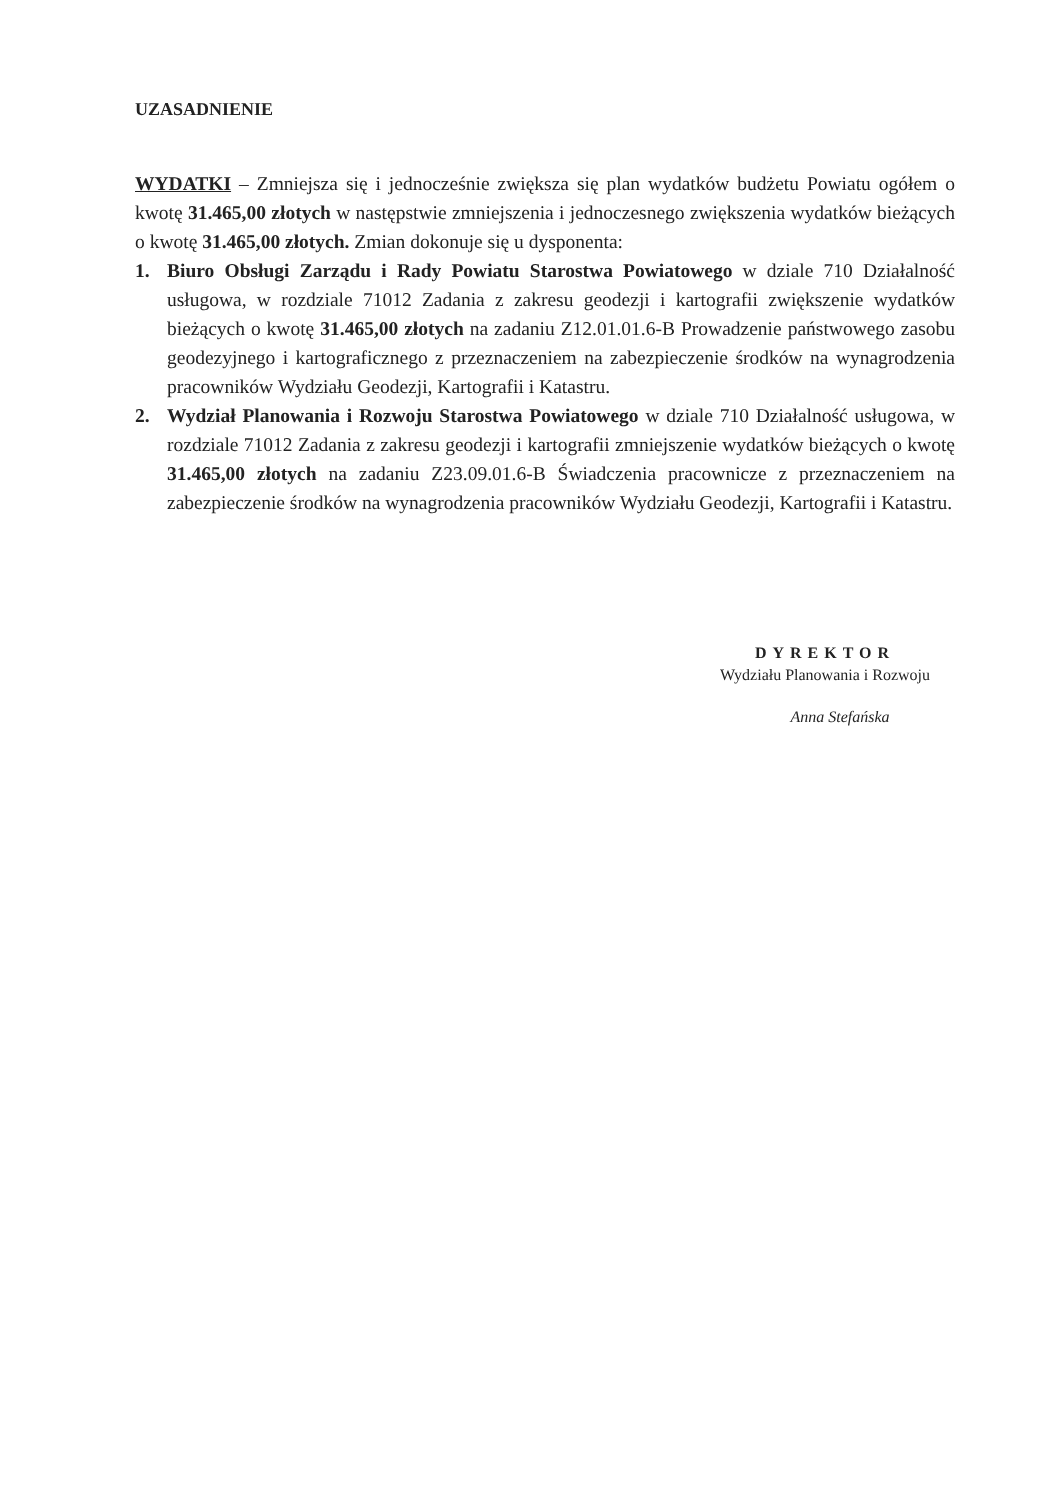UZASADNIENIE
WYDATKI – Zmniejsza się i jednocześnie zwiększa się plan wydatków budżetu Powiatu ogółem o kwotę 31.465,00 złotych w następstwie zmniejszenia i jednoczesnego zwiększenia wydatków bieżących o kwotę 31.465,00 złotych. Zmian dokonuje się u dysponenta:
1. Biuro Obsługi Zarządu i Rady Powiatu Starostwa Powiatowego w dziale 710 Działalność usługowa, w rozdziale 71012 Zadania z zakresu geodezji i kartografii zwiększenie wydatków bieżących o kwotę 31.465,00 złotych na zadaniu Z12.01.01.6-B Prowadzenie państwowego zasobu geodezyjnego i kartograficznego z przeznaczeniem na zabezpieczenie środków na wynagrodzenia pracowników Wydziału Geodezji, Kartografii i Katastru.
2. Wydział Planowania i Rozwoju Starostwa Powiatowego w dziale 710 Działalność usługowa, w rozdziale 71012 Zadania z zakresu geodezji i kartografii zmniejszenie wydatków bieżących o kwotę 31.465,00 złotych na zadaniu Z23.09.01.6-B Świadczenia pracownicze z przeznaczeniem na zabezpieczenie środków na wynagrodzenia pracowników Wydziału Geodezji, Kartografii i Katastru.
DYREKTOR
Wydziału Planowania i Rozwoju
Anna Stefańska